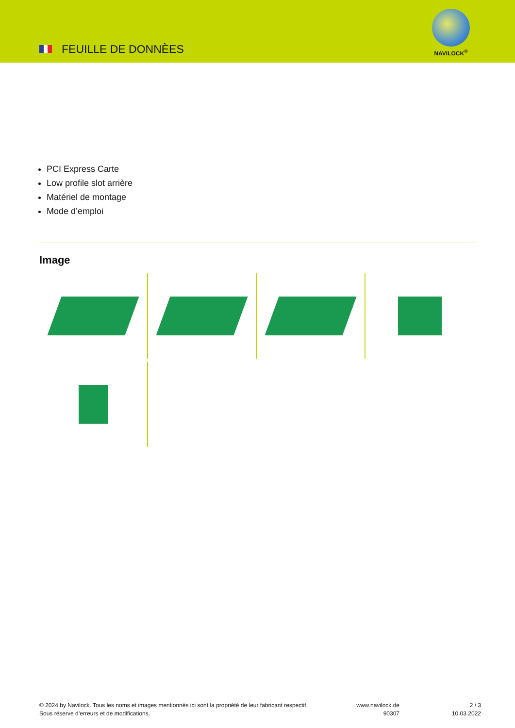FEUILLE DE DONNÈES
NAVILOCK<sup>®</sup>
PCI Express Carte
Low profile slot arrière
Matériel de montage
Mode d’emploi
Image
© 2024 by Navilock. Tous les noms et images mentionnés ici sont la propriété de leur fabricant respectif. Sous réserve d’erreurs et de modifications.
www.navilock.de
90307
2 / 3
10.03.2022